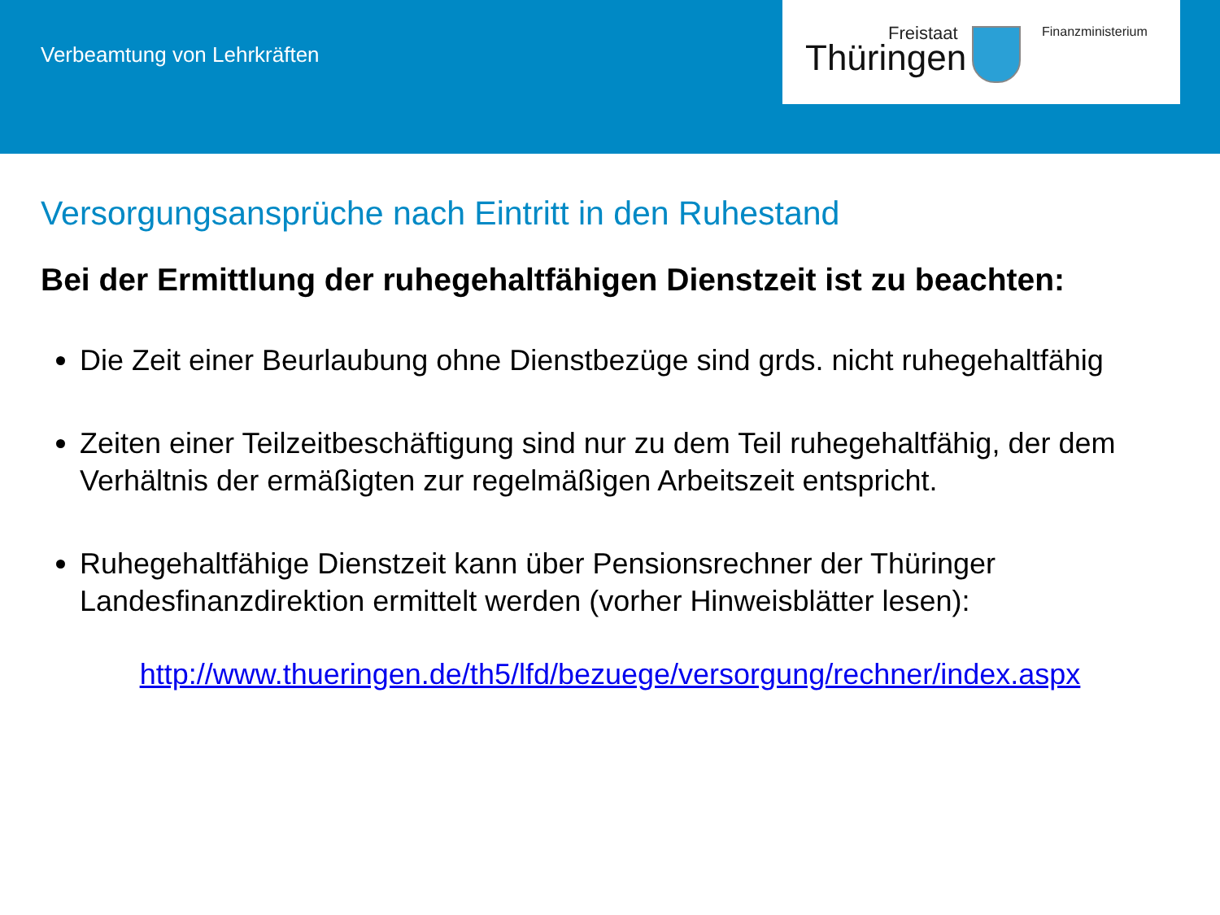Verbeamtung von Lehrkräften
Freistaat
Thüringen
Finanzministerium
Versorgungsansprüche nach Eintritt in den Ruhestand
Bei der Ermittlung der ruhegehaltfähigen Dienstzeit ist zu beachten:
Die Zeit einer Beurlaubung ohne Dienstbezüge sind grds. nicht ruhegehaltfähig
Zeiten einer Teilzeitbeschäftigung sind nur zu dem Teil ruhegehaltfähig, der dem Verhältnis der ermäßigten zur regelmäßigen Arbeitszeit entspricht.
Ruhegehaltfähige Dienstzeit kann über Pensionsrechner der Thüringer Landesfinanzdirektion ermittelt werden (vorher Hinweisblätter lesen):
http://www.thueringen.de/th5/lfd/bezuege/versorgung/rechner/index.aspx